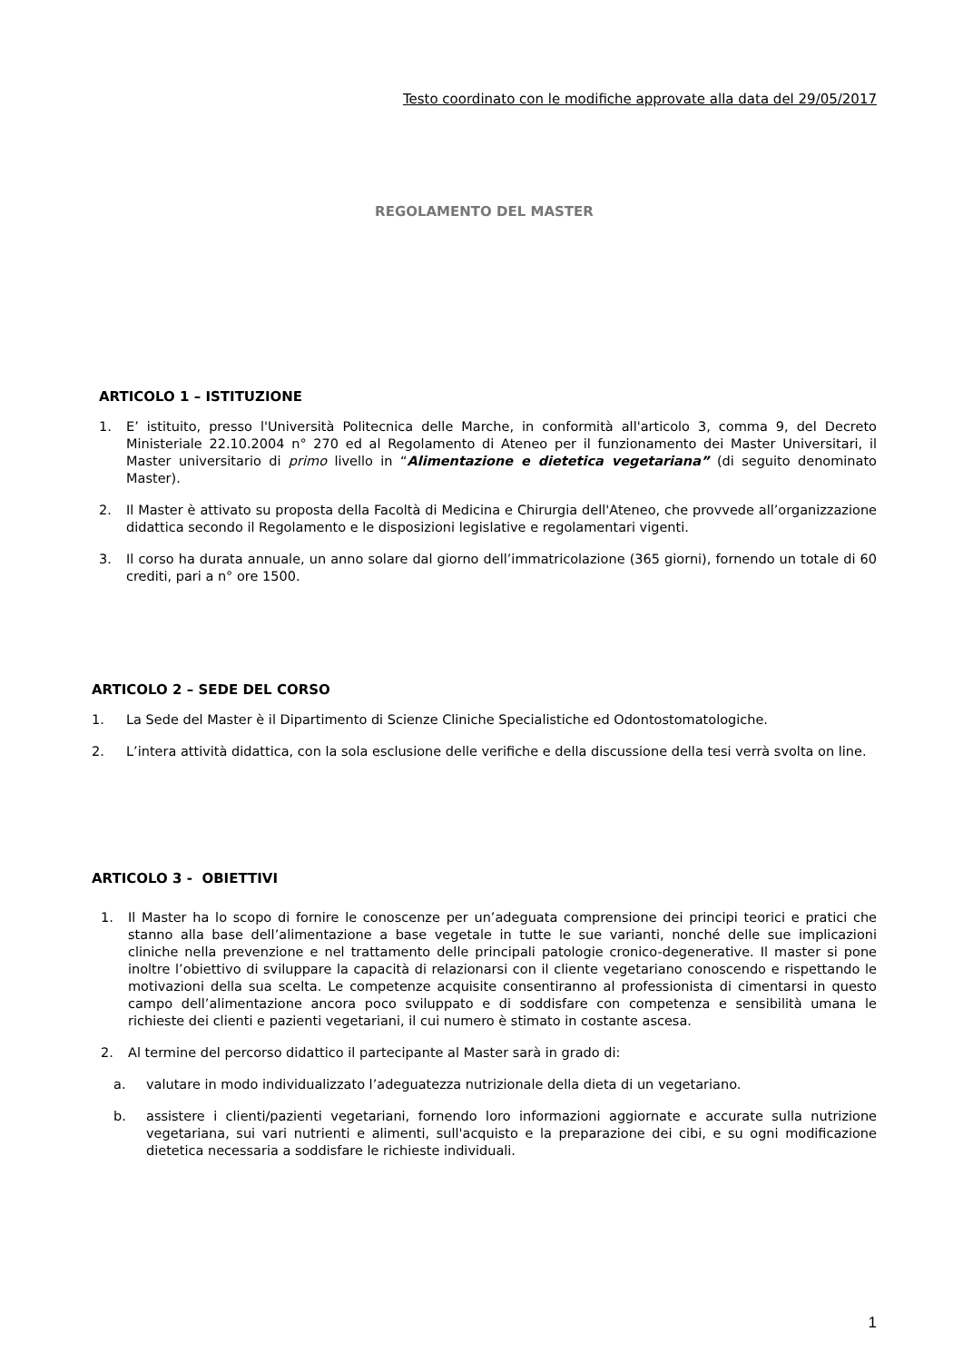Testo coordinato con le modifiche approvate alla data del 29/05/2017
REGOLAMENTO DEL MASTER
ARTICOLO 1 – ISTITUZIONE
1. E’ istituito, presso l'Università Politecnica delle Marche, in conformità all'articolo 3, comma 9, del Decreto Ministeriale 22.10.2004 n° 270 ed al Regolamento di Ateneo per il funzionamento dei Master Universitari, il Master universitario di primo livello in “Alimentazione e dietetica vegetariana” (di seguito denominato Master).
2. Il Master è attivato su proposta della Facoltà di Medicina e Chirurgia dell'Ateneo, che provvede all’organizzazione didattica secondo il Regolamento e le disposizioni legislative e regolamentari vigenti.
3. Il corso ha durata annuale, un anno solare dal giorno dell’immatricolazione (365 giorni), fornendo un totale di 60 crediti, pari a n° ore 1500.
ARTICOLO 2 – SEDE DEL CORSO
1. La Sede del Master è il Dipartimento di Scienze Cliniche Specialistiche ed Odontostomatologiche.
2. L’intera attività didattica, con la sola esclusione delle verifiche e della discussione della tesi verrà svolta on line.
ARTICOLO 3 - OBIETTIVI
1. Il Master ha lo scopo di fornire le conoscenze per un’adeguata comprensione dei principi teorici e pratici che stanno alla base dell’alimentazione a base vegetale in tutte le sue varianti, nonché delle sue implicazioni cliniche nella prevenzione e nel trattamento delle principali patologie cronico-degenerative. Il master si pone inoltre l’obiettivo di sviluppare la capacità di relazionarsi con il cliente vegetariano conoscendo e rispettando le motivazioni della sua scelta. Le competenze acquisite consentiranno al professionista di cimentarsi in questo campo dell’alimentazione ancora poco sviluppato e di soddisfare con competenza e sensibilità umana le richieste dei clienti e pazienti vegetariani, il cui numero è stimato in costante ascesa.
2. Al termine del percorso didattico il partecipante al Master sarà in grado di:
a. valutare in modo individualizzato l’adeguatezza nutrizionale della dieta di un vegetariano.
b. assistere i clienti/pazienti vegetariani, fornendo loro informazioni aggiornate e accurate sulla nutrizione vegetariana, sui vari nutrienti e alimenti, sull'acquisto e la preparazione dei cibi, e su ogni modificazione dietetica necessaria a soddisfare le richieste individuali.
1